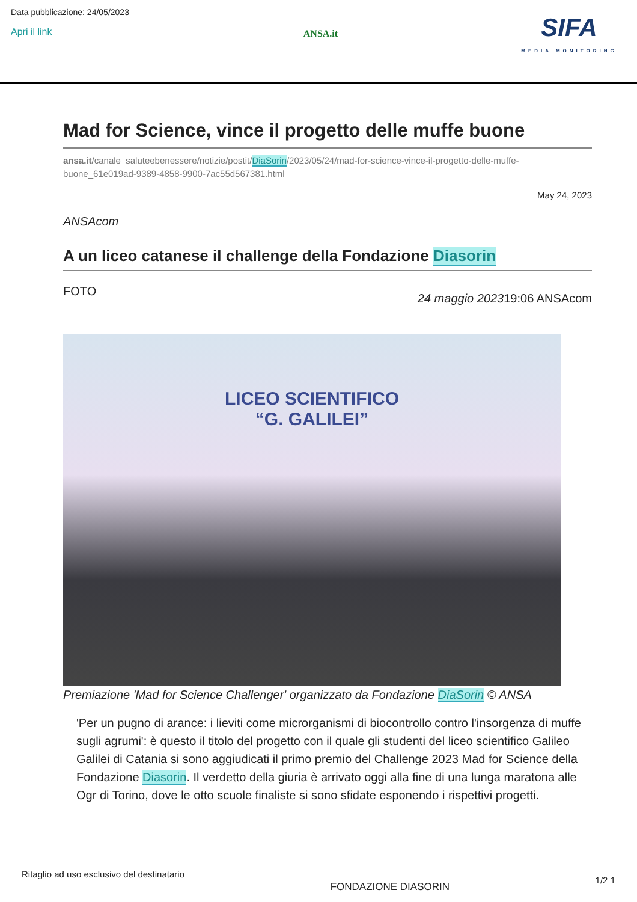Data pubblicazione: 24/05/2023
Apri il link
ANSA.it
SIFA
MEDIA MONITORING
Mad for Science, vince il progetto delle muffe buone
ansa.it/canale_saluteebenessere/notizie/postit/DiaSorin/2023/05/24/mad-for-science-vince-il-progetto-delle-muffe-buone_61e019ad-9389-4858-9900-7ac55d567381.html
May 24, 2023
ANSAcom
A un liceo catanese il challenge della Fondazione Diasorin
FOTO 24 maggio 202319:06 ANSAcom
LICEO SCIENTIFICO
“G. GALILEI”
Premiazione 'Mad for Science Challenger' organizzato da Fondazione DiaSorin © ANSA
'Per un pugno di arance: i lieviti come microrganismi di biocontrollo contro l'insorgenza di muffe sugli agrumi': è questo il titolo del progetto con il quale gli studenti del liceo scientifico Galileo Galilei di Catania si sono aggiudicati il primo premio del Challenge 2023 Mad for Science della Fondazione Diasorin. Il verdetto della giuria è arrivato oggi alla fine di una lunga maratona alle Ogr di Torino, dove le otto scuole finaliste si sono sfidate esponendo i rispettivi progetti.
Ritaglio ad uso esclusivo del destinatario FONDAZIONE DIASORIN 1/2 1